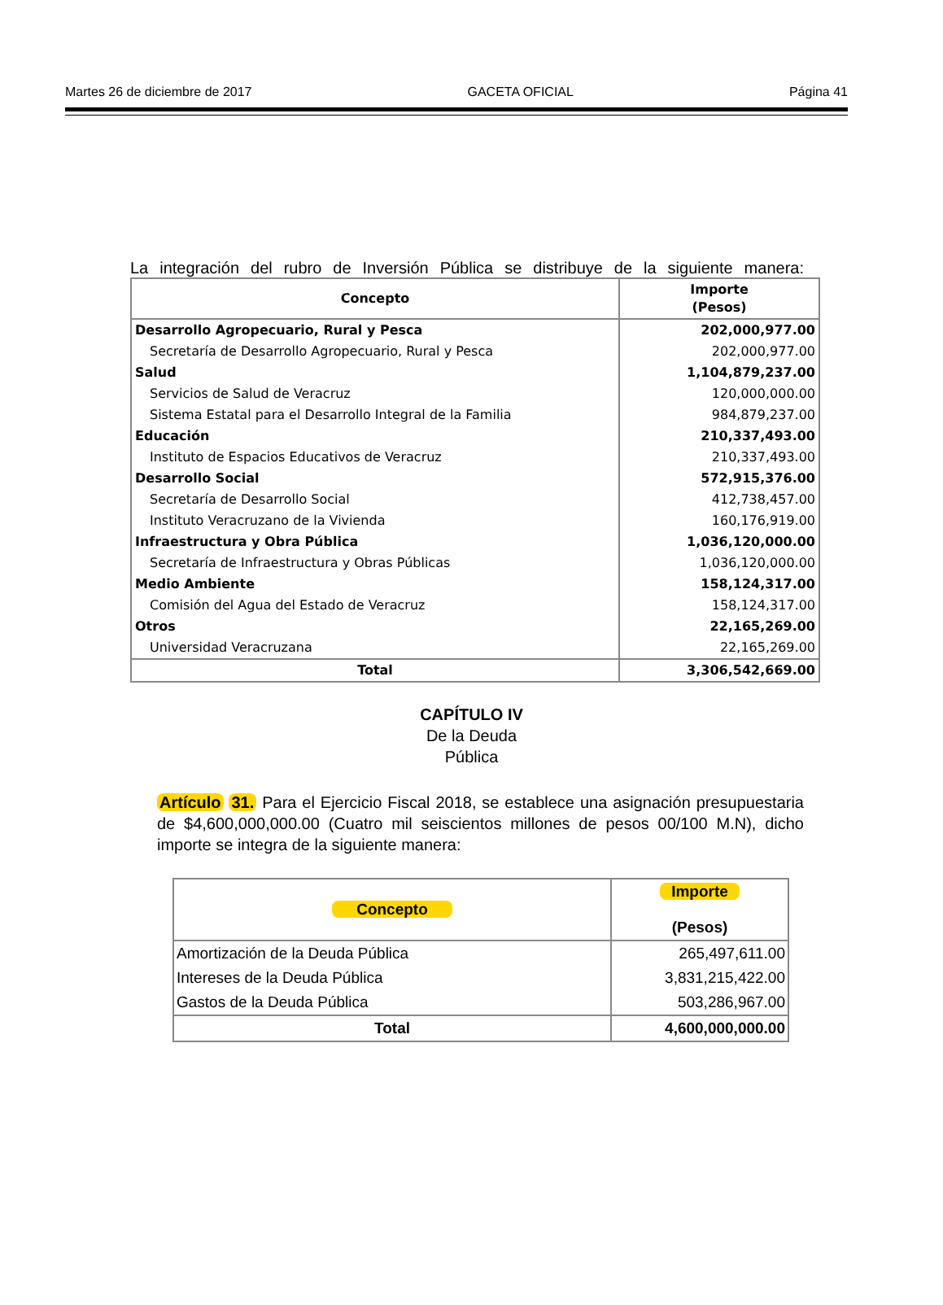Martes 26 de diciembre de 2017 GACETA OFICIAL Página 41
La integración del rubro de Inversión Pública se distribuye de la siguiente manera:
| Concepto | Importe (Pesos) |
| --- | --- |
| Desarrollo Agropecuario, Rural y Pesca | 202,000,977.00 |
| Secretaría de Desarrollo Agropecuario, Rural y Pesca | 202,000,977.00 |
| Salud | 1,104,879,237.00 |
| Servicios de Salud de Veracruz | 120,000,000.00 |
| Sistema Estatal para el Desarrollo Integral de la Familia | 984,879,237.00 |
| Educación | 210,337,493.00 |
| Instituto de Espacios Educativos de Veracruz | 210,337,493.00 |
| Desarrollo Social | 572,915,376.00 |
| Secretaría de Desarrollo Social | 412,738,457.00 |
| Instituto Veracruzano de la Vivienda | 160,176,919.00 |
| Infraestructura y Obra Pública | 1,036,120,000.00 |
| Secretaría de Infraestructura y Obras Públicas | 1,036,120,000.00 |
| Medio Ambiente | 158,124,317.00 |
| Comisión del Agua del Estado de Veracruz | 158,124,317.00 |
| Otros | 22,165,269.00 |
| Universidad Veracruzana | 22,165,269.00 |
| Total | 3,306,542,669.00 |
CAPÍTULO IV
De la Deuda
Pública
Artículo 31. Para el Ejercicio Fiscal 2018, se establece una asignación presupuestaria de $4,600,000,000.00 (Cuatro mil seiscientos millones de pesos 00/100 M.N), dicho importe se integra de la siguiente manera:
| Concepto | Importe (Pesos) |
| --- | --- |
| Amortización de la Deuda Pública | 265,497,611.00 |
| Intereses de la Deuda Pública | 3,831,215,422.00 |
| Gastos de la Deuda Pública | 503,286,967.00 |
| Total | 4,600,000,000.00 |